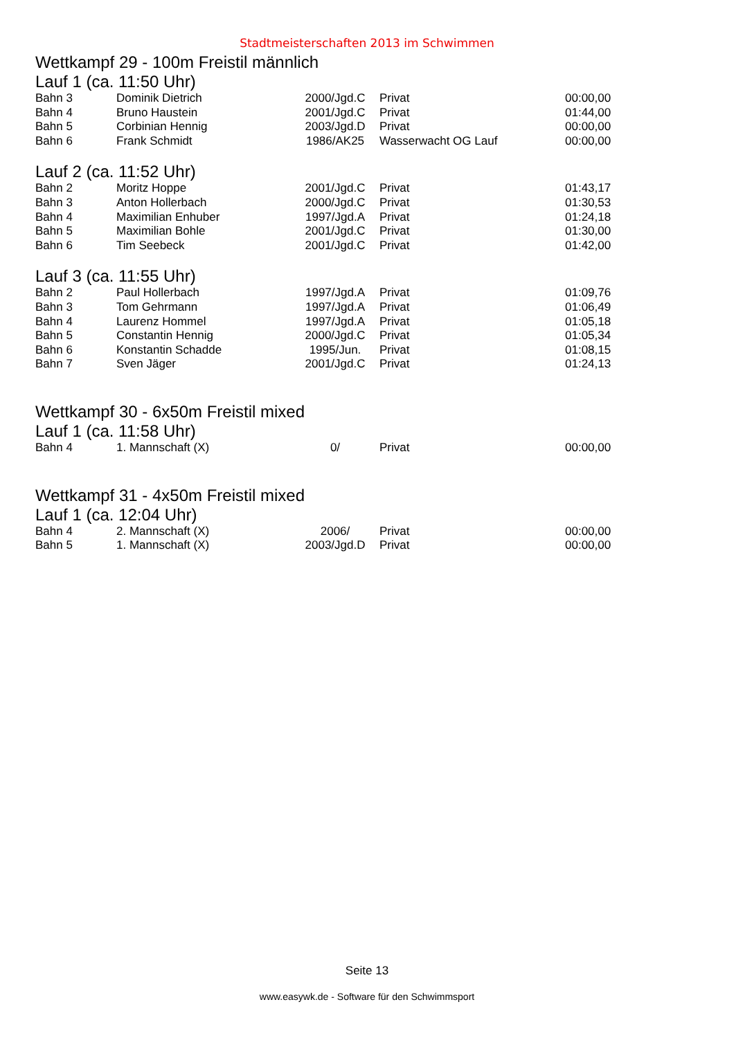Stadtmeisterschaften 2013 im Schwimmen
Wettkampf 29 - 100m Freistil männlich
Lauf 1 (ca. 11:50 Uhr)
| Bahn 3 | Dominik Dietrich | 2000/Jgd.C | Privat | 00:00,00 |
| Bahn 4 | Bruno Haustein | 2001/Jgd.C | Privat | 01:44,00 |
| Bahn 5 | Corbinian Hennig | 2003/Jgd.D | Privat | 00:00,00 |
| Bahn 6 | Frank Schmidt | 1986/AK25 | Wasserwacht OG Lauf | 00:00,00 |
Lauf 2 (ca. 11:52 Uhr)
| Bahn 2 | Moritz Hoppe | 2001/Jgd.C | Privat | 01:43,17 |
| Bahn 3 | Anton Hollerbach | 2000/Jgd.C | Privat | 01:30,53 |
| Bahn 4 | Maximilian Enhuber | 1997/Jgd.A | Privat | 01:24,18 |
| Bahn 5 | Maximilian Bohle | 2001/Jgd.C | Privat | 01:30,00 |
| Bahn 6 | Tim Seebeck | 2001/Jgd.C | Privat | 01:42,00 |
Lauf 3 (ca. 11:55 Uhr)
| Bahn 2 | Paul Hollerbach | 1997/Jgd.A | Privat | 01:09,76 |
| Bahn 3 | Tom Gehrmann | 1997/Jgd.A | Privat | 01:06,49 |
| Bahn 4 | Laurenz Hommel | 1997/Jgd.A | Privat | 01:05,18 |
| Bahn 5 | Constantin Hennig | 2000/Jgd.C | Privat | 01:05,34 |
| Bahn 6 | Konstantin Schadde | 1995/Jun. | Privat | 01:08,15 |
| Bahn 7 | Sven Jäger | 2001/Jgd.C | Privat | 01:24,13 |
Wettkampf 30 - 6x50m Freistil mixed
Lauf 1 (ca. 11:58 Uhr)
| Bahn 4 | 1. Mannschaft (X) | 0/ | Privat | 00:00,00 |
Wettkampf 31 - 4x50m Freistil mixed
Lauf 1 (ca. 12:04 Uhr)
| Bahn 4 | 2. Mannschaft (X) | 2006/ | Privat | 00:00,00 |
| Bahn 5 | 1. Mannschaft (X) | 2003/Jgd.D | Privat | 00:00,00 |
Seite 13
www.easywk.de - Software für den Schwimmsport